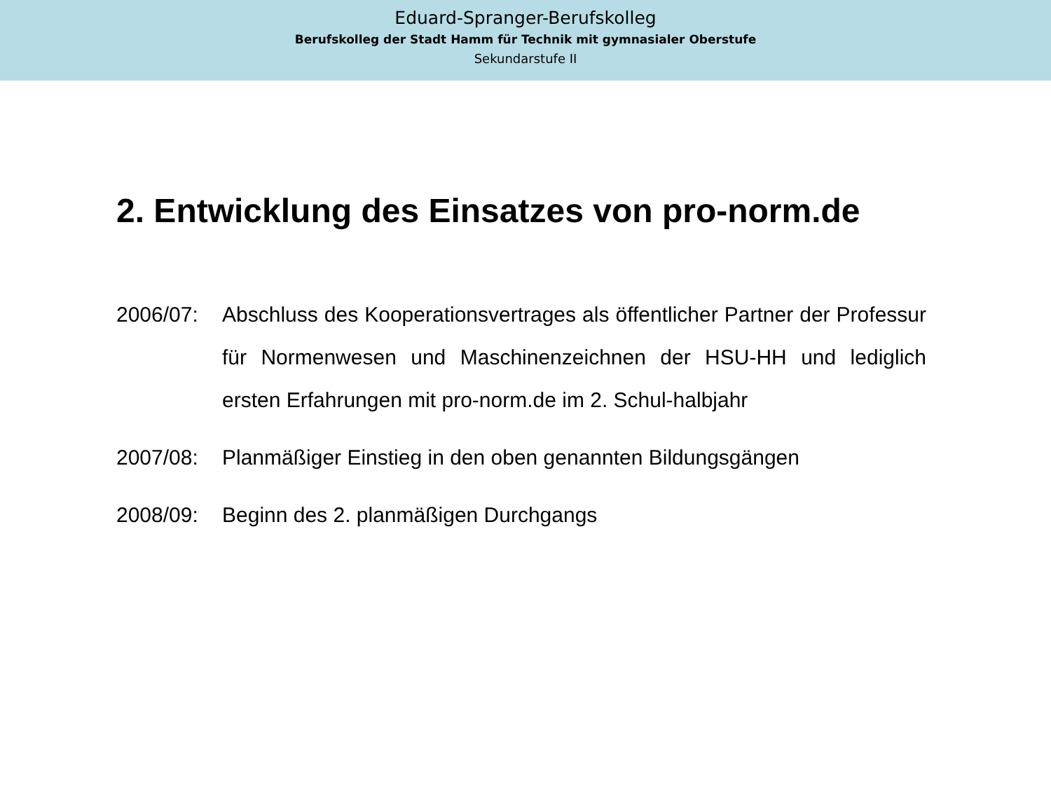Eduard-Spranger-Berufskolleg
Berufskolleg der Stadt Hamm für Technik mit gymnasialer Oberstufe
Sekundarstufe II
2. Entwicklung des Einsatzes von pro-norm.de
2006/07: Abschluss des Kooperationsvertrages als öffentlicher Partner der Professur für Normenwesen und Maschinenzeichnen der HSU-HH und lediglich ersten Erfahrungen mit pro-norm.de im 2. Schul-halbjahr
2007/08: Planmäßiger Einstieg in den oben genannten Bildungsgängen
2008/09: Beginn des 2. planmäßigen Durchgangs